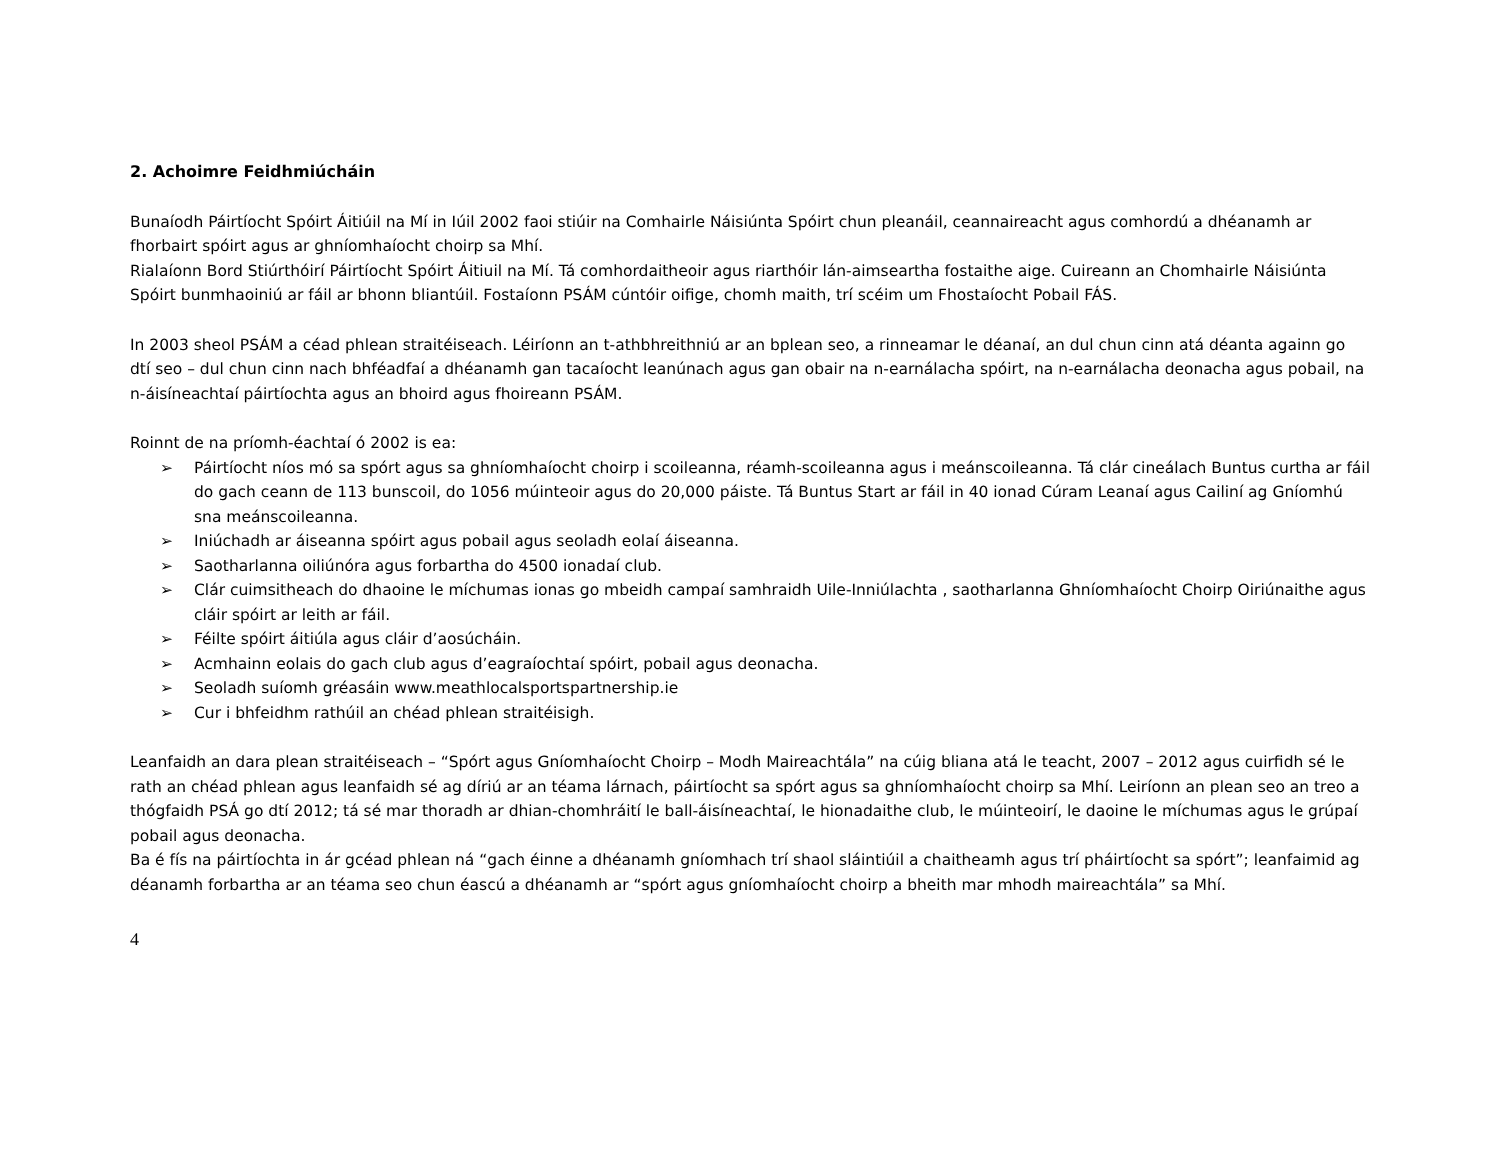2. Achoimre Feidhmiúcháin
Bunaíodh Páirtíocht Spóirt Áitiúil na Mí in Iúil 2002 faoi stiúir na Comhairle Náisiúnta Spóirt chun pleanáil, ceannaireacht agus comhordú a dhéanamh ar fhorbairt spóirt agus ar ghníomhaíocht choirp sa Mhí.
Rialaíonn Bord Stiúrthóirí Páirtíocht Spóirt Áitiuil na Mí. Tá comhordaitheoir agus riarthóir lán-aimseartha fostaithe aige. Cuireann an Chomhairle Náisiúnta Spóirt bunmhaoiniú ar fáil ar bhonn bliantúil. Fostaíonn PSÁM cúntóir oifige, chomh maith, trí scéim um Fhostaíocht Pobail FÁS.
In 2003 sheol PSÁM a céad phlean straitéiseach. Léiríonn an t-athbhreithniú ar an bplean seo, a rinneamar le déanaí, an dul chun cinn atá déanta againn go dtí seo – dul chun cinn nach bhféadfaí a dhéanamh gan tacaíocht leanúnach agus gan obair na n-earnálacha spóirt, na n-earnálacha deonacha agus pobail, na n-áisíneachtaí páirtíochta agus an bhoird agus fhoireann PSÁM.
Roinnt de na príomh-éachtaí ó 2002 is ea:
➢ Páirtíocht níos mó sa spórt agus sa ghníomhaíocht choirp i scoileanna, réamh-scoileanna agus i meánscoileanna. Tá clár cineálach Buntus curtha ar fáil do gach ceann de 113 bunscoil, do 1056 múinteoir agus do 20,000 páiste. Tá Buntus Start ar fáil in 40 ionad Cúram Leanaí agus Cailiní ag Gníomhú sna meánscoileanna.
➢ Iniúchadh ar áiseanna spóirt agus pobail agus seoladh eolaí áiseanna.
➢ Saotharlanna oiliúnóra agus forbartha do 4500 ionadaí club.
➢ Clár cuimsitheach do dhaoine le míchumas ionas go mbeidh campaí samhraidh Uile-Inniúlachta , saotharlanna Ghníomhaíocht Choirp Oiriúnaithe agus cláir spóirt ar leith ar fáil.
➢ Féilte spóirt áitiúla agus cláir d’aosúcháin.
➢ Acmhainn eolais do gach club agus d’eagraíochtaí spóirt, pobail agus deonacha.
➢ Seoladh suíomh gréasáin www.meathlocalsportspartnership.ie
➢ Cur i bhfeidhm rathúil an chéad phlean straitéisigh.
Leanfaidh an dara plean straitéiseach – “Spórt agus Gníomhaíocht Choirp – Modh Maireachtála” na cúig bliana atá le teacht, 2007 – 2012 agus cuirfidh sé le rath an chéad phlean agus leanfaidh sé ag díriú ar an téama lárnach, páirtíocht sa spórt agus sa ghníomhaíocht choirp sa Mhí. Leiríonn an plean seo an treo a thógfaidh PSÁ go dtí 2012; tá sé mar thoradh ar dhian-chomhráití le ball-áisíneachtaí, le hionadaithe club, le múinteoirí, le daoine le míchumas agus le grúpaí pobail agus deonacha.
Ba é fís na páirtíochta in ár gcéad phlean ná “gach éinne a dhéanamh gníomhach trí shaol sláintiúil a chaitheamh agus trí pháirtíocht sa spórt”; leanfaimid ag déanamh forbartha ar an téama seo chun éascú a dhéanamh ar “spórt agus gníomhaíocht choirp a bheith mar mhodh maireachtála” sa Mhí.
4